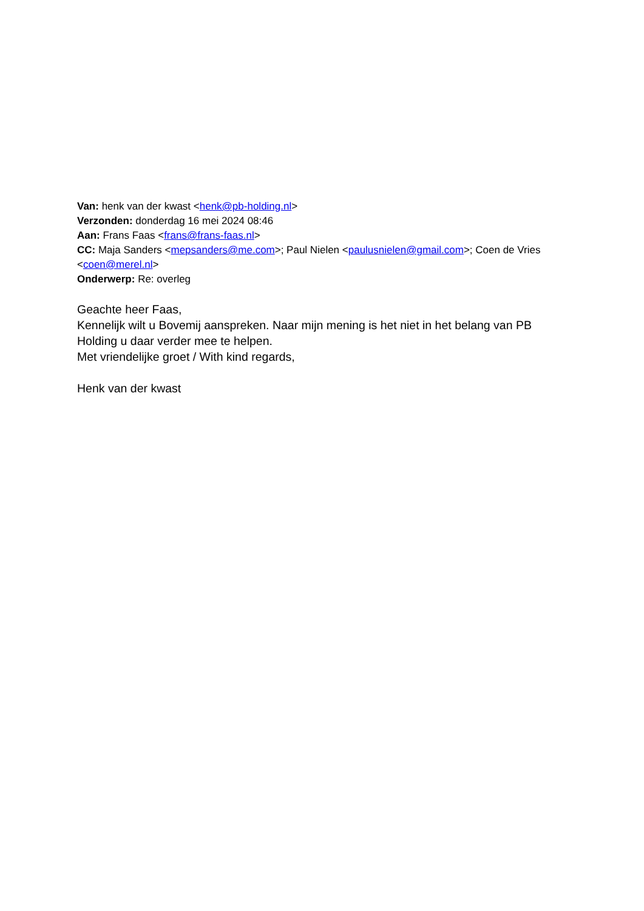Van: henk van der kwast <henk@pb-holding.nl>
Verzonden: donderdag 16 mei 2024 08:46
Aan: Frans Faas <frans@frans-faas.nl>
CC: Maja Sanders <mepsanders@me.com>; Paul Nielen <paulusnielen@gmail.com>; Coen de Vries <coen@merel.nl>
Onderwerp: Re: overleg
Geachte heer Faas,
Kennelijk wilt u Bovemij aanspreken. Naar mijn mening is het niet in het belang van PB Holding u daar verder mee te helpen.
Met vriendelijke groet / With kind regards,
Henk van der kwast